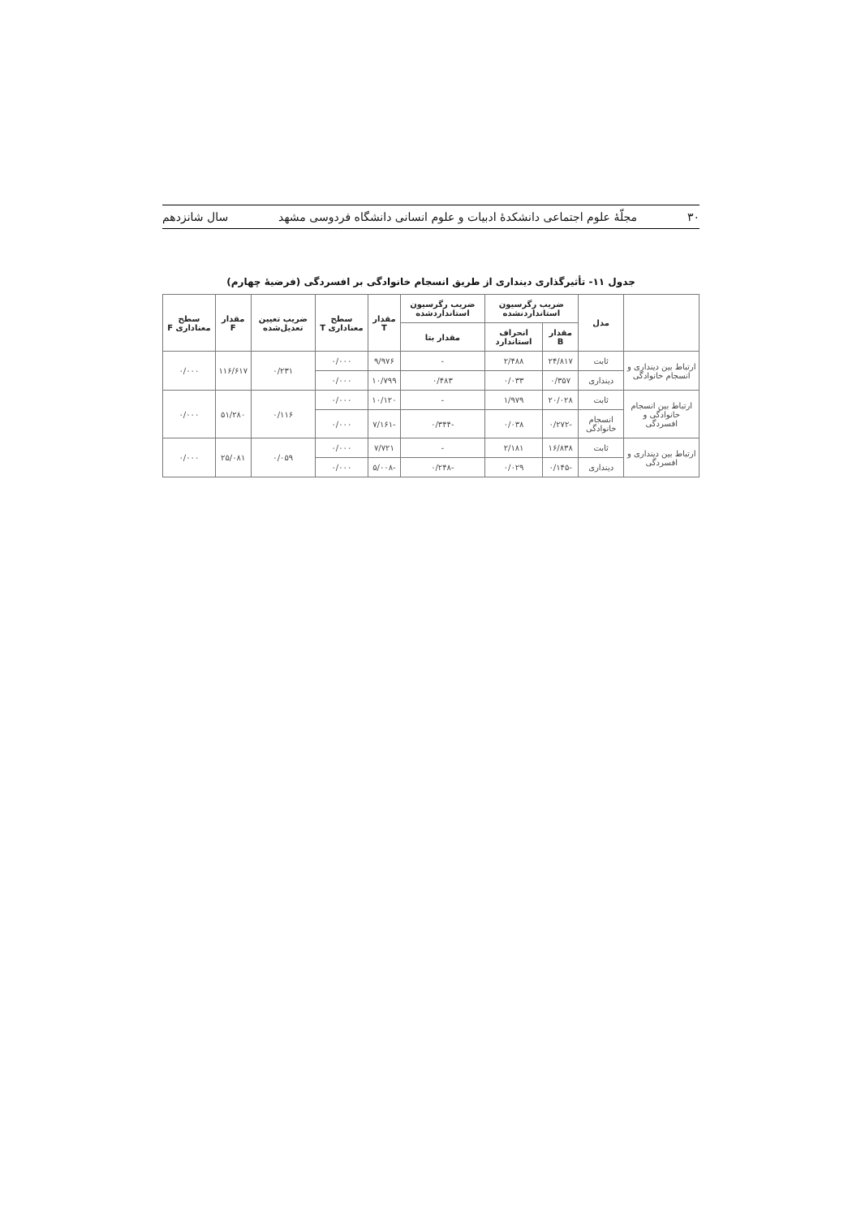۳۰ مجلّهٔ علوم اجتماعی دانشکدهٔ ادبیات و علوم انسانی دانشگاه فردوسی مشهد سال شانزدهم
جدول ۱۱- تأثیرگذاری دینداری از طریق انسجام خانوادگی بر افسردگی (فرضیهٔ چهارم)
| | مدل | ضریب رگرسیون استانداردنشده | | ضریب رگرسیون استانداردشده | مقدار T | سطح معناداری T | ضریب تعیین تعدیل‌شده | مقدار F | سطح معناداری F |
| --- | --- | --- | --- | --- | --- | --- | --- | --- | --- |
| | | مقدار B | انحراف استاندارد | مقدار بتا | | | | | |
| ارتباط بین دینداری و انسجام خانوادگی | ثابت | ۲۴/۸۱۷ | ۲/۴۸۸ | - | ۹/۹۷۶ | ۰/۰۰۰ | ۰/۲۳۱ | ۱۱۶/۶۱۷ | ۰/۰۰۰ |
| | دینداری | ۰/۳۵۷ | ۰/۰۳۳ | ۰/۴۸۳ | ۱۰/۷۹۹ | ۰/۰۰۰ | | | |
| ارتباط بین انسجام خانوادگی و افسردگی | ثابت | ۲۰/۰۲۸ | ۱/۹۷۹ | - | ۱۰/۱۲۰ | ۰/۰۰۰ | ۰/۱۱۶ | ۵۱/۲۸۰ | ۰/۰۰۰ |
| | انسجام خانوادگی | -۰/۲۷۲ | ۰/۰۳۸ | -۰/۳۴۴ | -۷/۱۶۱ | ۰/۰۰۰ | | | |
| ارتباط بین دینداری و افسردگی | ثابت | ۱۶/۸۳۸ | ۲/۱۸۱ | - | ۷/۷۲۱ | ۰/۰۰۰ | ۰/۰۵۹ | ۲۵/۰۸۱ | ۰/۰۰۰ |
| | دینداری | -۰/۱۴۵ | ۰/۰۲۹ | -۰/۲۴۸ | -۵/۰۰۸ | ۰/۰۰۰ | | | |